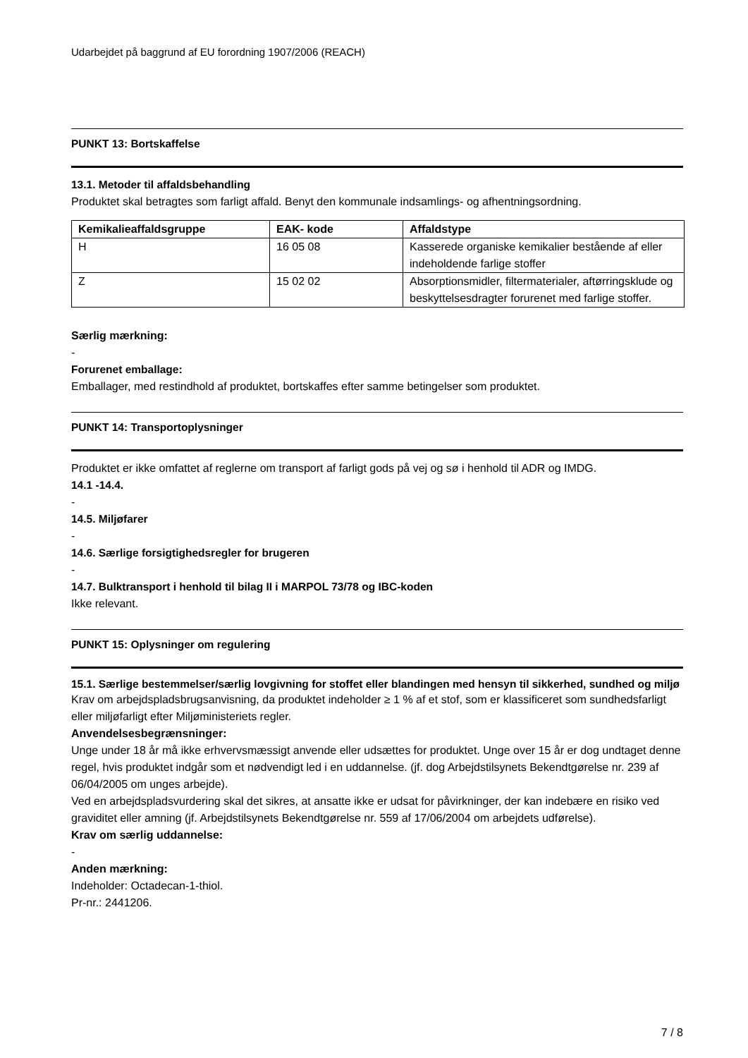Udarbejdet på baggrund af EU forordning 1907/2006 (REACH)
PUNKT 13: Bortskaffelse
13.1. Metoder til affaldsbehandling
Produktet skal betragtes som farligt affald. Benyt den kommunale indsamlings- og afhentningsordning.
| Kemikalieaffaldsgruppe | EAK- kode | Affaldstype |
| --- | --- | --- |
| H | 16 05 08 | Kasserede organiske kemikalier bestående af eller indeholdende farlige stoffer |
| Z | 15 02 02 | Absorptionsmidler, filtermaterialer, aftørringsklude og beskyttelsesdragter forurenet med farlige stoffer. |
Særlig mærkning:
-
Forurenet emballage:
Emballager, med restindhold af produktet, bortskaffes efter samme betingelser som produktet.
PUNKT 14: Transportoplysninger
Produktet er ikke omfattet af reglerne om transport af farligt gods på vej og sø i henhold til ADR og IMDG.
14.1 -14.4.
-
14.5. Miljøfarer
-
14.6. Særlige forsigtighedsregler for brugeren
-
14.7. Bulktransport i henhold til bilag II i MARPOL 73/78 og IBC-koden
Ikke relevant.
PUNKT 15: Oplysninger om regulering
15.1. Særlige bestemmelser/særlig lovgivning for stoffet eller blandingen med hensyn til sikkerhed, sundhed og miljø
Krav om arbejdspladsbrugsanvisning, da produktet indeholder ≥ 1 % af et stof, som er klassificeret som sundhedsfarligt eller miljøfarligt efter Miljøministeriets regler.
Anvendelsesbegrænsninger:
Unge under 18 år må ikke erhvervsmæssigt anvende eller udsættes for produktet. Unge over 15 år er dog undtaget denne regel, hvis produktet indgår som et nødvendigt led i en uddannelse. (jf. dog Arbejdstilsynets Bekendtgørelse nr. 239 af 06/04/2005 om unges arbejde).
Ved en arbejdspladsvurdering skal det sikres, at ansatte ikke er udsat for påvirkninger, der kan indebære en risiko ved graviditet eller amning (jf. Arbejdstilsynets Bekendtgørelse nr. 559 af 17/06/2004 om arbejdets udførelse).
Krav om særlig uddannelse:
-
Anden mærkning:
Indeholder: Octadecan-1-thiol.
Pr-nr.: 2441206.
7 / 8